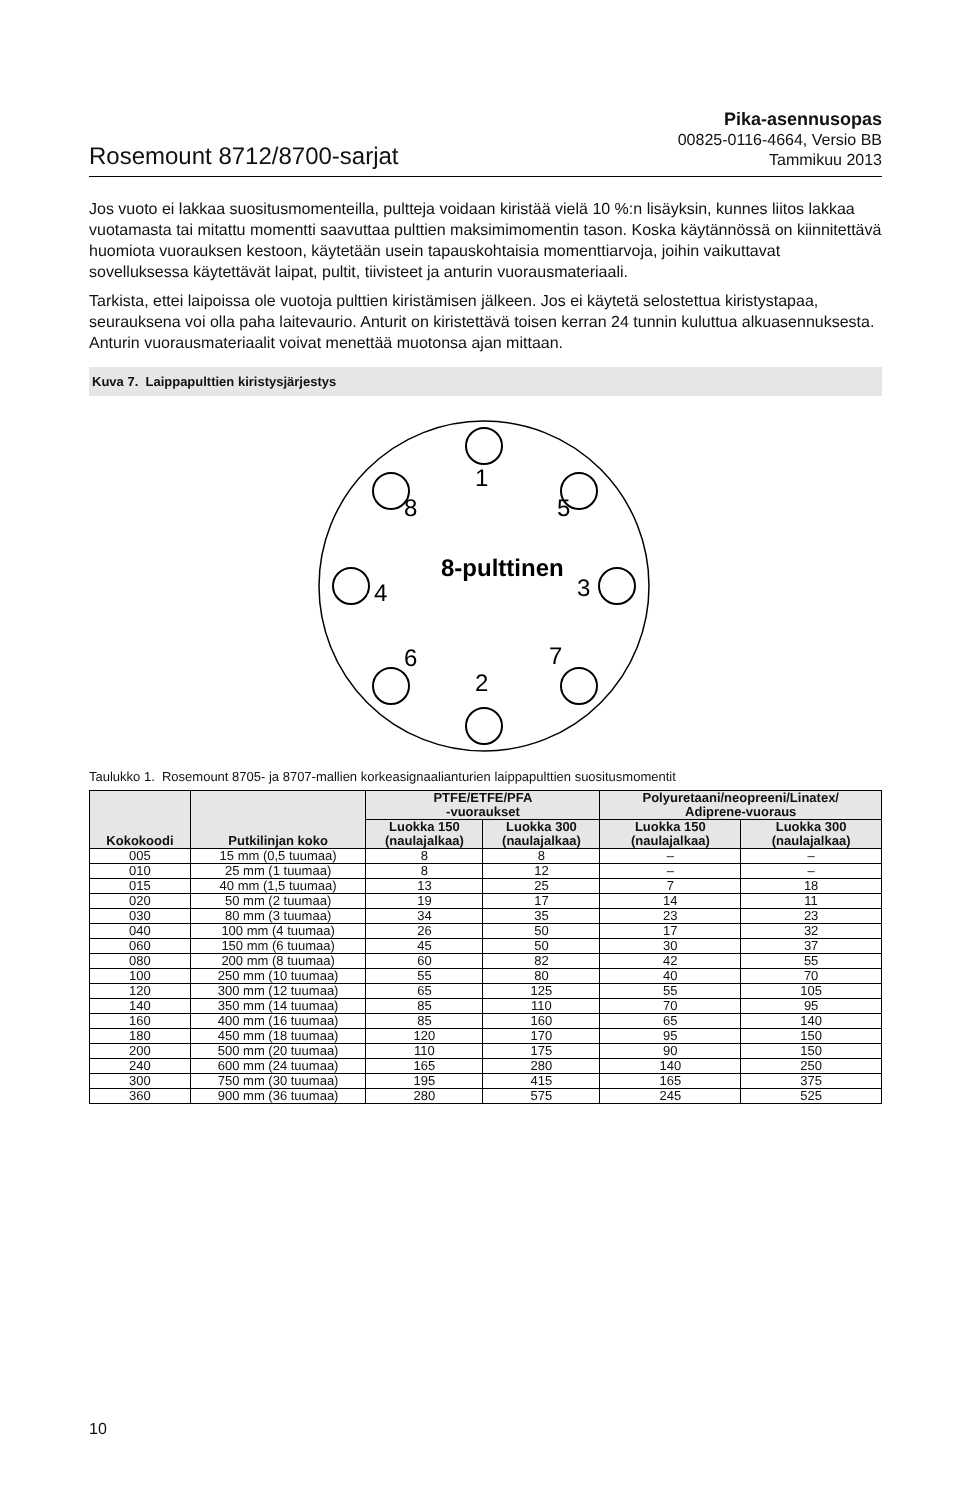Rosemount 8712/8700-sarjat
Pika-asennusopas
00825-0116-4664, Versio BB
Tammikuu 2013
Jos vuoto ei lakkaa suositusmomenteilla, pultteja voidaan kiristää vielä 10 %:n lisäyksin, kunnes liitos lakkaa vuotamasta tai mitattu momentti saavuttaa pulttien maksimimomentin tason. Koska käytännössä on kiinnitettävä huomiota vuorauksen kestoon, käytetään usein tapauskohtaisia momenttiarvoja, joihin vaikuttavat sovelluksessa käytettävät laipat, pultit, tiivisteet ja anturin vuorausmateriaali.
Tarkista, ettei laipoissa ole vuotoja pulttien kiristämisen jälkeen. Jos ei käytetä selostettua kiristystapaa, seurauksena voi olla paha laitevaurio. Anturit on kiristettävä toisen kerran 24 tunnin kuluttua alkuasennuksesta. Anturin vuorausmateriaalit voivat menettää muotonsa ajan mittaan.
Kuva 7. Laippapulttien kiristysjärjestys
1
2
3
4
5
6
7
8
8-pulttinen
Taulukko 1. Rosemount 8705- ja 8707-mallien korkeasignaalianturien laippapulttien suositusmomentit
| Kokokoodi | Putkilinjan koko | PTFE/ETFE/PFA -vuoraukset | | Polyuretaani/neopreeni/Linatex/ Adiprene-vuoraus | |
| --- | --- | --- | --- | --- | --- |
| | | Luokka 150 (naulajalkaa) | Luokka 300 (naulajalkaa) | Luokka 150 (naulajalkaa) | Luokka 300 (naulajalkaa) |
| 005 | 15 mm (0,5 tuumaa) | 8 | 8 | – | – |
| 010 | 25 mm (1 tuumaa) | 8 | 12 | – | – |
| 015 | 40 mm (1,5 tuumaa) | 13 | 25 | 7 | 18 |
| 020 | 50 mm (2 tuumaa) | 19 | 17 | 14 | 11 |
| 030 | 80 mm (3 tuumaa) | 34 | 35 | 23 | 23 |
| 040 | 100 mm (4 tuumaa) | 26 | 50 | 17 | 32 |
| 060 | 150 mm (6 tuumaa) | 45 | 50 | 30 | 37 |
| 080 | 200 mm (8 tuumaa) | 60 | 82 | 42 | 55 |
| 100 | 250 mm (10 tuumaa) | 55 | 80 | 40 | 70 |
| 120 | 300 mm (12 tuumaa) | 65 | 125 | 55 | 105 |
| 140 | 350 mm (14 tuumaa) | 85 | 110 | 70 | 95 |
| 160 | 400 mm (16 tuumaa) | 85 | 160 | 65 | 140 |
| 180 | 450 mm (18 tuumaa) | 120 | 170 | 95 | 150 |
| 200 | 500 mm (20 tuumaa) | 110 | 175 | 90 | 150 |
| 240 | 600 mm (24 tuumaa) | 165 | 280 | 140 | 250 |
| 300 | 750 mm (30 tuumaa) | 195 | 415 | 165 | 375 |
| 360 | 900 mm (36 tuumaa) | 280 | 575 | 245 | 525 |
10